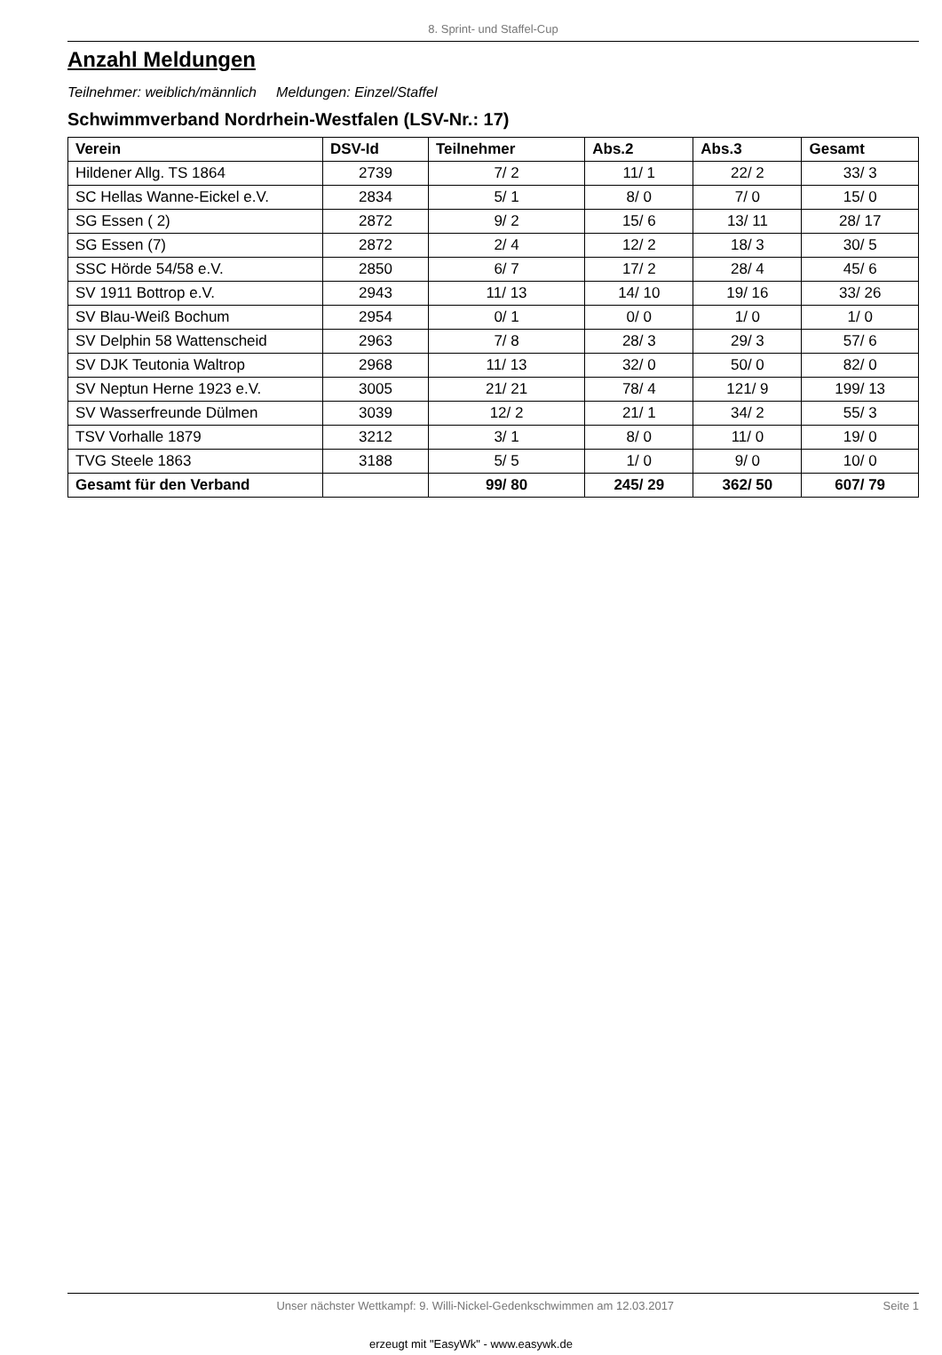8. Sprint- und Staffel-Cup
Anzahl Meldungen
Teilnehmer: weiblich/männlich Meldungen: Einzel/Staffel
Schwimmverband Nordrhein-Westfalen (LSV-Nr.: 17)
| Verein | DSV-Id | Teilnehmer | Abs.2 | Abs.3 | Gesamt |
| --- | --- | --- | --- | --- | --- |
| Hildener Allg. TS 1864 | 2739 | 7/ 2 | 11/ 1 | 22/ 2 | 33/ 3 |
| SC Hellas Wanne-Eickel e.V. | 2834 | 5/ 1 | 8/ 0 | 7/ 0 | 15/ 0 |
| SG Essen ( 2) | 2872 | 9/ 2 | 15/ 6 | 13/ 11 | 28/ 17 |
| SG Essen (7) | 2872 | 2/ 4 | 12/ 2 | 18/ 3 | 30/ 5 |
| SSC Hörde 54/58 e.V. | 2850 | 6/ 7 | 17/ 2 | 28/ 4 | 45/ 6 |
| SV 1911 Bottrop e.V. | 2943 | 11/ 13 | 14/ 10 | 19/ 16 | 33/ 26 |
| SV Blau-Weiß Bochum | 2954 | 0/ 1 | 0/ 0 | 1/ 0 | 1/ 0 |
| SV Delphin 58 Wattenscheid | 2963 | 7/ 8 | 28/ 3 | 29/ 3 | 57/ 6 |
| SV DJK Teutonia Waltrop | 2968 | 11/ 13 | 32/ 0 | 50/ 0 | 82/ 0 |
| SV Neptun Herne 1923 e.V. | 3005 | 21/ 21 | 78/ 4 | 121/ 9 | 199/ 13 |
| SV Wasserfreunde Dülmen | 3039 | 12/ 2 | 21/ 1 | 34/ 2 | 55/ 3 |
| TSV Vorhalle 1879 | 3212 | 3/ 1 | 8/ 0 | 11/ 0 | 19/ 0 |
| TVG Steele 1863 | 3188 | 5/ 5 | 1/ 0 | 9/ 0 | 10/ 0 |
| Gesamt für den Verband | | 99/ 80 | 245/ 29 | 362/ 50 | 607/ 79 |
Unser nächster Wettkampf: 9. Willi-Nickel-Gedenkschwimmen am 12.03.2017 Seite 1
erzeugt mit "EasyWk" - www.easywk.de